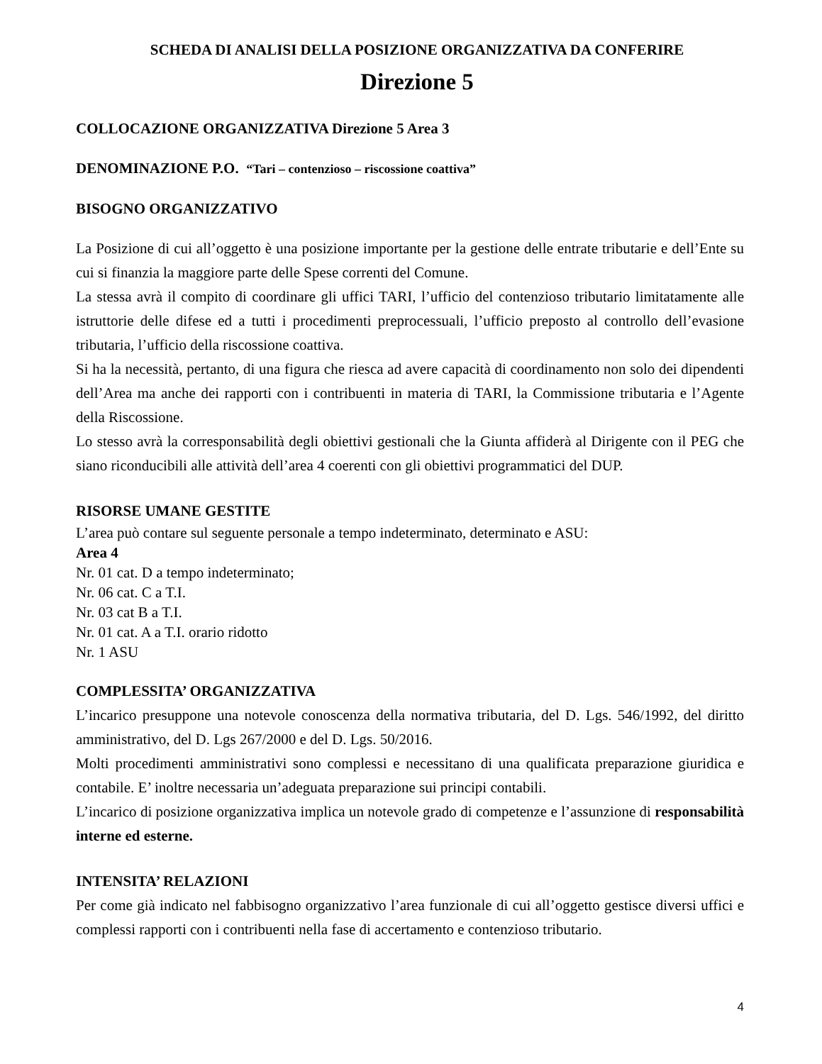SCHEDA DI ANALISI DELLA POSIZIONE ORGANIZZATIVA DA CONFERIRE
Direzione 5
COLLOCAZIONE ORGANIZZATIVA Direzione 5 Area 3
DENOMINAZIONE P.O. “Tari – contenzioso – riscossione coattiva”
BISOGNO ORGANIZZATIVO
La Posizione di cui all’oggetto è una posizione importante per la gestione delle entrate tributarie e dell’Ente su cui si finanzia la maggiore parte delle Spese correnti del Comune.
La stessa avrà il compito di coordinare gli uffici TARI, l’ufficio del contenzioso tributario limitatamente alle istruttorie delle difese ed a tutti i procedimenti preprocessuali, l’ufficio preposto al controllo dell’evasione tributaria, l’ufficio della riscossione coattiva.
Si ha la necessità, pertanto, di una figura che riesca ad avere capacità di coordinamento non solo dei dipendenti dell’Area ma anche dei rapporti con i contribuenti in materia di TARI, la Commissione tributaria e l’Agente della Riscossione.
Lo stesso avrà la corresponsabilità degli obiettivi gestionali che la Giunta affiderà al Dirigente con il PEG che siano riconducibili alle attività dell’area 4 coerenti con gli obiettivi programmatici del DUP.
RISORSE UMANE GESTITE
L’area può contare sul seguente personale a tempo indeterminato, determinato e ASU:
Area 4
Nr. 01 cat. D a tempo indeterminato;
Nr. 06 cat. C a T.I.
Nr. 03 cat B a T.I.
Nr. 01 cat. A a T.I. orario ridotto
Nr. 1 ASU
COMPLESSITA’ ORGANIZZATIVA
L’incarico presuppone una notevole conoscenza della normativa tributaria, del D. Lgs. 546/1992, del diritto amministrativo, del D. Lgs 267/2000 e del D. Lgs. 50/2016.
Molti procedimenti amministrativi sono complessi e necessitano di una qualificata preparazione giuridica e contabile. E’ inoltre necessaria un’adeguata preparazione sui principi contabili.
L’incarico di posizione organizzativa implica un notevole grado di competenze e l’assunzione di responsabilità interne ed esterne.
INTENSITA’ RELAZIONI
Per come già indicato nel fabbisogno organizzativo l’area funzionale di cui all’oggetto gestisce diversi uffici e complessi rapporti con i contribuenti nella fase di accertamento e contenzioso tributario.
4